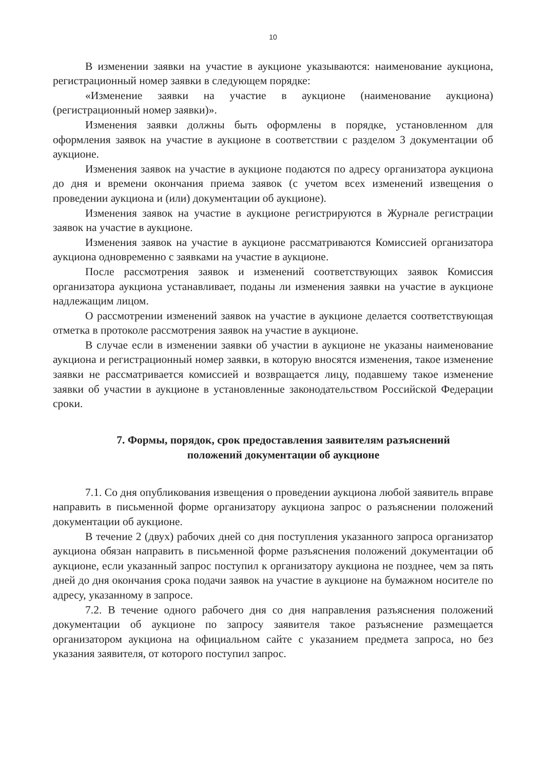10
В изменении заявки на участие в аукционе указываются: наименование аукциона, регистрационный номер заявки в следующем порядке:
«Изменение заявки на участие в аукционе (наименование аукциона) (регистрационный номер заявки)».
Изменения заявки должны быть оформлены в порядке, установленном для оформления заявок на участие в аукционе в соответствии с разделом 3 документации об аукционе.
Изменения заявок на участие в аукционе подаются по адресу организатора аукциона до дня и времени окончания приема заявок (с учетом всех изменений извещения о проведении аукциона и (или) документации об аукционе).
Изменения заявок на участие в аукционе регистрируются в Журнале регистрации заявок на участие в аукционе.
Изменения заявок на участие в аукционе рассматриваются Комиссией организатора аукциона одновременно с заявками на участие в аукционе.
После рассмотрения заявок и изменений соответствующих заявок Комиссия организатора аукциона устанавливает, поданы ли изменения заявки на участие в аукционе надлежащим лицом.
О рассмотрении изменений заявок на участие в аукционе делается соответствующая отметка в протоколе рассмотрения заявок на участие в аукционе.
В случае если в изменении заявки об участии в аукционе не указаны наименование аукциона и регистрационный номер заявки, в которую вносятся изменения, такое изменение заявки не рассматривается комиссией и возвращается лицу, подавшему такое изменение заявки об участии в аукционе в установленные законодательством Российской Федерации сроки.
7. Формы, порядок, срок предоставления заявителям разъяснений
положений документации об аукционе
7.1. Со дня опубликования извещения о проведении аукциона любой заявитель вправе направить в письменной форме организатору аукциона запрос о разъяснении положений документации об аукционе.
В течение 2 (двух) рабочих дней со дня поступления указанного запроса организатор аукциона обязан направить в письменной форме разъяснения положений документации об аукционе, если указанный запрос поступил к организатору аукциона не позднее, чем за пять дней до дня окончания срока подачи заявок на участие в аукционе на бумажном носителе по адресу, указанному в запросе.
7.2. В течение одного рабочего дня со дня направления разъяснения положений документации об аукционе по запросу заявителя такое разъяснение размещается организатором аукциона на официальном сайте с указанием предмета запроса, но без указания заявителя, от которого поступил запрос.